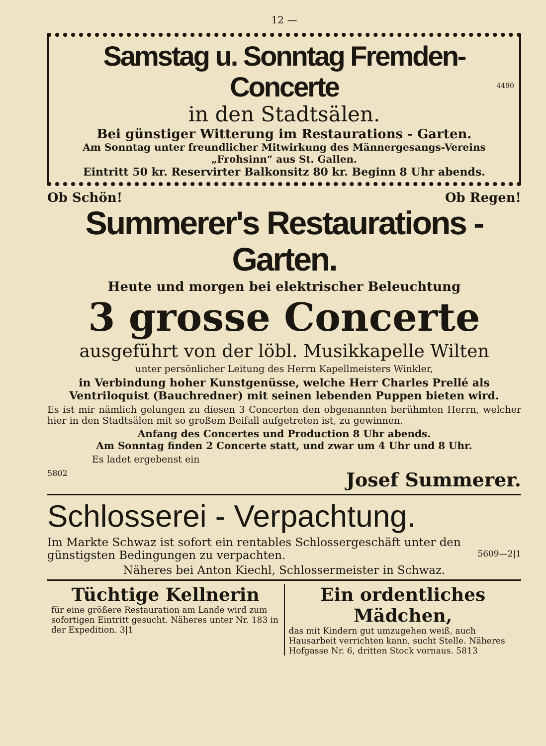12 —
Samstag u. Sonntag Fremden-Concerte
in den Stadtsälen.
4490
Bei günstiger Witterung im Restaurations - Garten.
Am Sonntag unter freundlicher Mitwirkung des Männergesangs-Vereins „Frohsinn“ aus St. Gallen.
Eintritt 50 kr. Reservirter Balkonsitz 80 kr. Beginn 8 Uhr abends.
Ob Schön! Ob Regen!
Summerer's Restaurations - Garten.
Heute und morgen bei elektrischer Beleuchtung
3 grosse Concerte
ausgeführt von der löbl. Musikkapelle Wilten
unter persönlicher Leitung des Herrn Kapellmeisters Winkler,
in Verbindung hoher Kunstgenüsse, welche Herr Charles Prellé als Ventriloquist (Bauchredner) mit seinen lebenden Puppen bieten wird.
Es ist mir nämlich gelungen zu diesen 3 Concerten den obgenannten berühmten Herrn, welcher hier in den Stadtsälen mit so großem Beifall aufgetreten ist, zu gewinnen.
Anfang des Concertes und Production 8 Uhr abends.
Am Sonntag finden 2 Concerte statt, und zwar um 4 Uhr und 8 Uhr.
Es ladet ergebenst ein
5802 Josef Summerer.
Schlosserei - Verpachtung.
Im Markte Schwaz ist sofort ein rentables Schlossergeschäft unter den günstigsten Bedingungen zu verpachten. 5609—2|1
Näheres bei Anton Kiechl, Schlossermeister in Schwaz.
Tüchtige Kellnerin
für eine größere Restauration am Lande wird zum sofortigen Eintritt gesucht. Näheres unter Nr. 183 in der Expedition. 3|1
Ein ordentliches Mädchen,
das mit Kindern gut umzugehen weiß, auch Hausarbeit verrichten kann, sucht Stelle. Näheres Hofgasse Nr. 6, dritten Stock vornaus. 5813